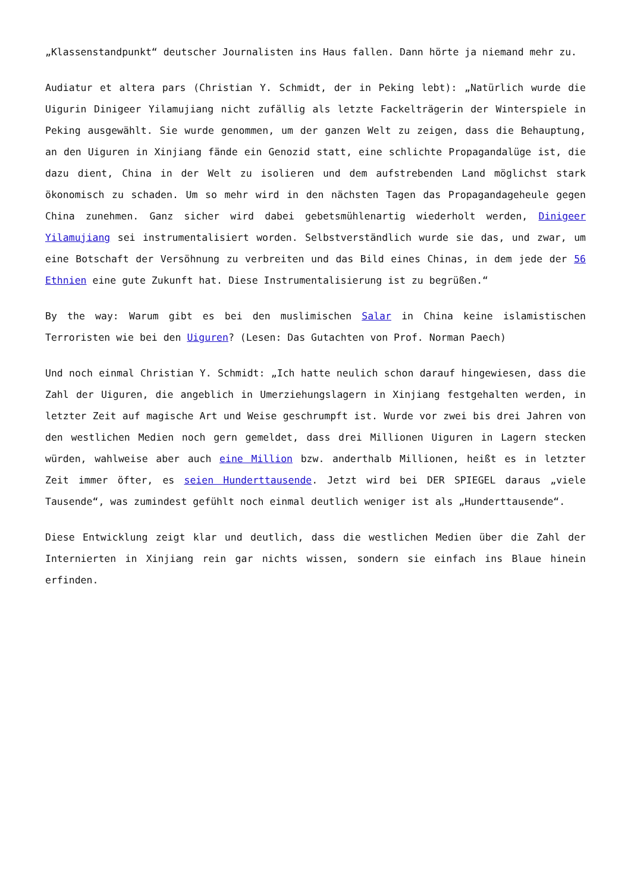„Klassenstandpunkt“ deutscher Journalisten ins Haus fallen. Dann hörte ja niemand mehr zu.
Audiatur et altera pars (Christian Y. Schmidt, der in Peking lebt): „Natürlich wurde die Uigurin Dinigeer Yilamujiang nicht zufällig als letzte Fackelträgerin der Winterspiele in Peking ausgewählt. Sie wurde genommen, um der ganzen Welt zu zeigen, dass die Behauptung, an den Uiguren in Xinjiang fände ein Genozid statt, eine schlichte Propagandalüge ist, die dazu dient, China in der Welt zu isolieren und dem aufstrebenden Land möglichst stark ökonomisch zu schaden. Um so mehr wird in den nächsten Tagen das Propagandageheule gegen China zunehmen. Ganz sicher wird dabei gebetsmühlenartig wiederholt werden, Dinigeer Yilamujiang sei instrumentalisiert worden. Selbstverständlich wurde sie das, und zwar, um eine Botschaft der Versöhnung zu verbreiten und das Bild eines Chinas, in dem jede der 56 Ethnien eine gute Zukunft hat. Diese Instrumentalisierung ist zu begrüßen.“
By the way: Warum gibt es bei den muslimischen Salar in China keine islamistischen Terroristen wie bei den Uiguren? (Lesen: Das Gutachten von Prof. Norman Paech)
Und noch einmal Christian Y. Schmidt: „Ich hatte neulich schon darauf hingewiesen, dass die Zahl der Uiguren, die angeblich in Umerziehungslagern in Xinjiang festgehalten werden, in letzter Zeit auf magische Art und Weise geschrumpft ist. Wurde vor zwei bis drei Jahren von den westlichen Medien noch gern gemeldet, dass drei Millionen Uiguren in Lagern stecken würden, wahlweise aber auch eine Million bzw. anderthalb Millionen, heißt es in letzter Zeit immer öfter, es seien Hunderttausende. Jetzt wird bei DER SPIEGEL daraus „viele Tausende“, was zumindest gefühlt noch einmal deutlich weniger ist als „Hunderttausende“.
Diese Entwicklung zeigt klar und deutlich, dass die westlichen Medien über die Zahl der Internierten in Xinjiang rein gar nichts wissen, sondern sie einfach ins Blaue hinein erfinden.